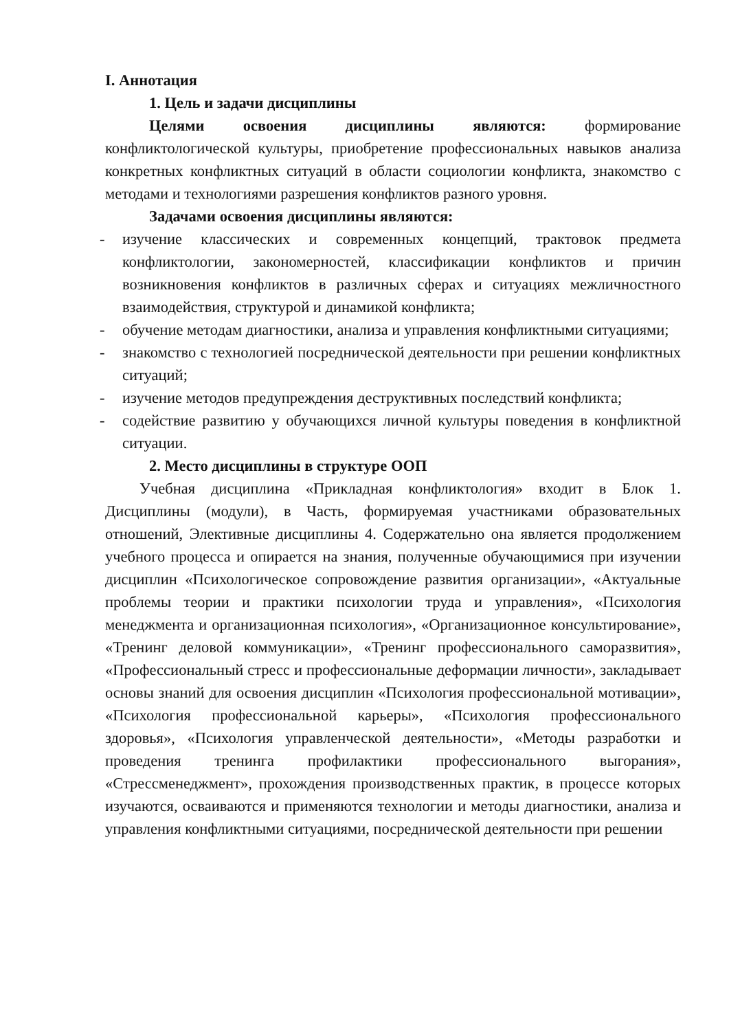I. Аннотация
1. Цель и задачи дисциплины
Целями освоения дисциплины являются: формирование конфликтологической культуры, приобретение профессиональных навыков анализа конкретных конфликтных ситуаций в области социологии конфликта, знакомство с методами и технологиями разрешения конфликтов разного уровня.
Задачами освоения дисциплины являются:
- изучение классических и современных концепций, трактовок предмета конфликтологии, закономерностей, классификации конфликтов и причин возникновения конфликтов в различных сферах и ситуациях межличностного взаимодействия, структурой и динамикой конфликта;
- обучение методам диагностики, анализа и управления конфликтными ситуациями;
- знакомство с технологией посреднической деятельности при решении конфликтных ситуаций;
- изучение методов предупреждения деструктивных последствий конфликта;
- содействие развитию у обучающихся личной культуры поведения в конфликтной ситуации.
2. Место дисциплины в структуре ООП
Учебная дисциплина «Прикладная конфликтология» входит в Блок 1. Дисциплины (модули), в Часть, формируемая участниками образовательных отношений, Элективные дисциплины 4. Содержательно она является продолжением учебного процесса и опирается на знания, полученные обучающимися при изучении дисциплин «Психологическое сопровождение развития организации», «Актуальные проблемы теории и практики психологии труда и управления», «Психология менеджмента и организационная психология», «Организационное консультирование», «Тренинг деловой коммуникации», «Тренинг профессионального саморазвития», «Профессиональный стресс и профессиональные деформации личности», закладывает основы знаний для освоения дисциплин «Психология профессиональной мотивации», «Психология профессиональной карьеры», «Психология профессионального здоровья», «Психология управленческой деятельности», «Методы разработки и проведения тренинга профилактики профессионального выгорания», «Стрессменеджмент», прохождения производственных практик, в процессе которых изучаются, осваиваются и применяются технологии и методы диагностики, анализа и управления конфликтными ситуациями, посреднической деятельности при решении